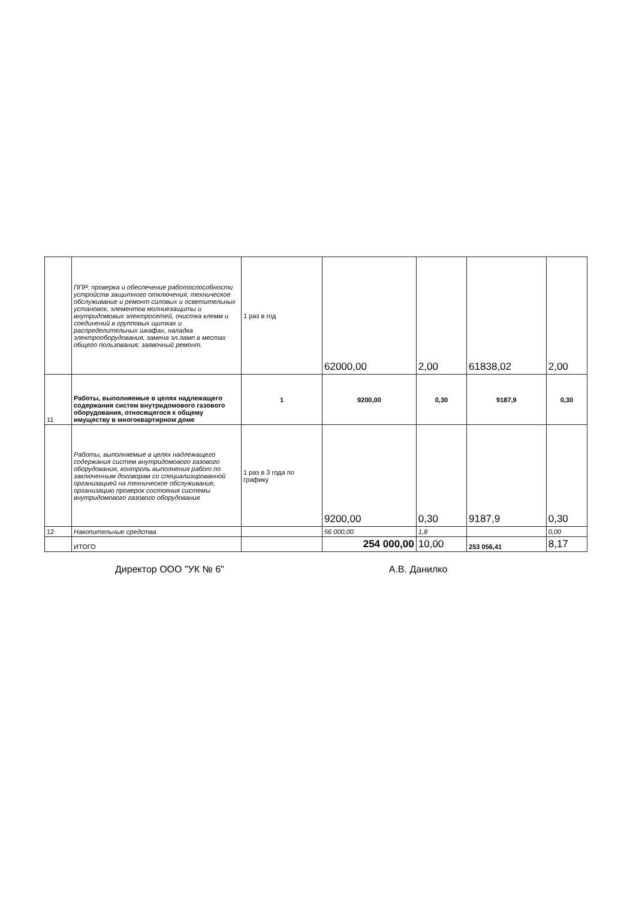| | ППР: проверка и обеспечение работоспособности устройств защитного отключения; техническое обслуживание и ремонт силовых и осветительных установок, элементов молниезащиты и внутридомовых электросетей, очистка клемм и соединений в групповых щитках и распределительных шкафах, наладка электрооборудования, замена эл.ламп в местах общего пользования; заявочный ремонт. | 1 раз в год | 62000,00 | 2,00 | 61838,02 | 2,00 |
| 11 | Работы, выполняемые в целях надлежащего содержания систем внутридомового газового оборудования, относящегося к общему имуществу в многоквартирном доме | 1 | 9200,00 | 0,30 | 9187,9 | 0,30 |
| | Работы, выполняемые в целях надлежащего содержания систем внутридомового газового оборудования, контроль выполнения работ по заключенным договорам со специализированной организацией на техническое обслуживание, организацию проверок состояния системы внутридомового газового оборудования | 1 раз в 3 года по графику | 9200,00 | 0,30 | 9187,9 | 0,30 |
| 12 | Накопительные средства | | 56 000,00 | 1,8 | | 0,00 |
| | ИТОГО | | 254 000,00 | 10,00 | 253 056,41 | 8,17 |
Директор ООО "УК № 6" А.В. Данилко